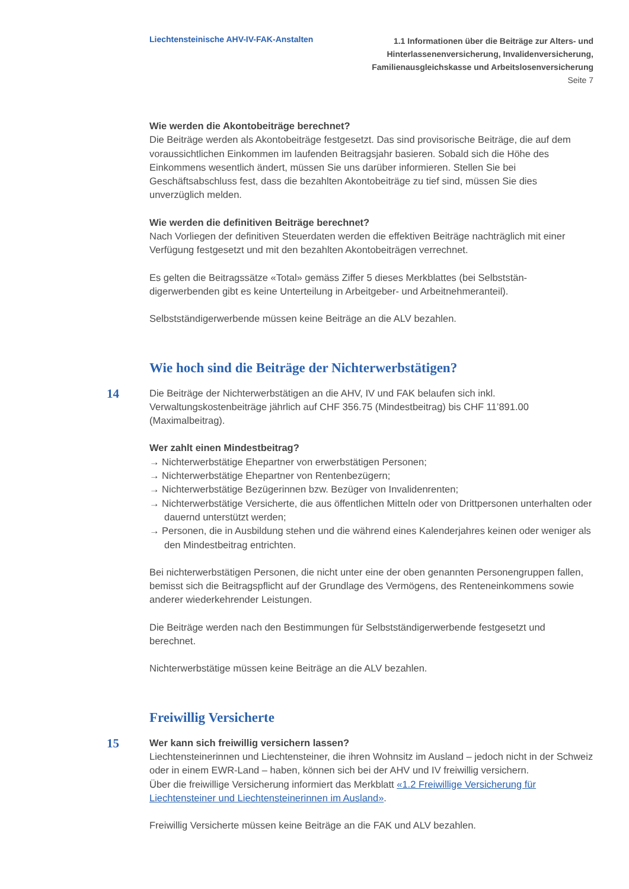Liechtensteinische AHV-IV-FAK-Anstalten
1.1 Informationen über die Beiträge zur Alters- und
Hinterlassenenversicherung, Invalidenversicherung,
Familienausgleichskasse und Arbeitslosenversicherung
Seite 7
Wie werden die Akontobeiträge berechnet?
Die Beiträge werden als Akontobeiträge festgesetzt. Das sind provisorische Beiträge, die auf dem voraussichtlichen Einkommen im laufenden Beitragsjahr basieren. Sobald sich die Höhe des Einkommens wesentlich ändert, müssen Sie uns darüber informieren. Stellen Sie bei Geschäftsabschluss fest, dass die bezahlten Akontobeiträge zu tief sind, müssen Sie dies unverzüglich melden.
Wie werden die definitiven Beiträge berechnet?
Nach Vorliegen der definitiven Steuerdaten werden die effektiven Beiträge nachträglich mit einer Verfügung festgesetzt und mit den bezahlten Akontobeiträgen verrechnet.
Es gelten die Beitragssätze «Total» gemäss Ziffer 5 dieses Merkblattes (bei Selbststän­digerwerbenden gibt es keine Unterteilung in Arbeitgeber- und Arbeitnehmeranteil).
Selbstständigerwerbende müssen keine Beiträge an die ALV bezahlen.
Wie hoch sind die Beiträge der Nichterwerbstätigen?
14
Die Beiträge der Nichterwerbstätigen an die AHV, IV und FAK belaufen sich inkl. Verwaltungskostenbeiträge jährlich auf CHF 356.75 (Mindestbeitrag) bis CHF 11’891.00 (Maximalbeitrag).
Wer zahlt einen Mindestbeitrag?
→ Nichterwerbstätige Ehepartner von erwerbstätigen Personen;
→ Nichterwerbstätige Ehepartner von Rentenbezügern;
→ Nichterwerbstätige Bezügerinnen bzw. Bezüger von Invalidenrenten;
→ Nichterwerbstätige Versicherte, die aus öffentlichen Mitteln oder von Drittpersonen unterhalten oder dauernd unterstützt werden;
→ Personen, die in Ausbildung stehen und die während eines Kalenderjahres keinen oder weniger als den Mindestbeitrag entrichten.
Bei nichterwerbstätigen Personen, die nicht unter eine der oben genannten Personen­gruppen fallen, bemisst sich die Beitragspflicht auf der Grundlage des Vermögens, des Renteneinkommens sowie anderer wiederkehrender Leistungen.
Die Beiträge werden nach den Bestimmungen für Selbstständigerwerbende festgesetzt und berechnet.
Nichterwerbstätige müssen keine Beiträge an die ALV bezahlen.
Freiwillig Versicherte
15
Wer kann sich freiwillig versichern lassen?
Liechtensteinerinnen und Liechtensteiner, die ihren Wohnsitz im Ausland – jedoch nicht in der Schweiz oder in einem EWR-Land – haben, können sich bei der AHV und IV freiwillig versichern.
Über die freiwillige Versicherung informiert das Merkblatt «1.2 Freiwillige Versicherung für Liechtensteiner und Liechtensteinerinnen im Ausland».
Freiwillig Versicherte müssen keine Beiträge an die FAK und ALV bezahlen.